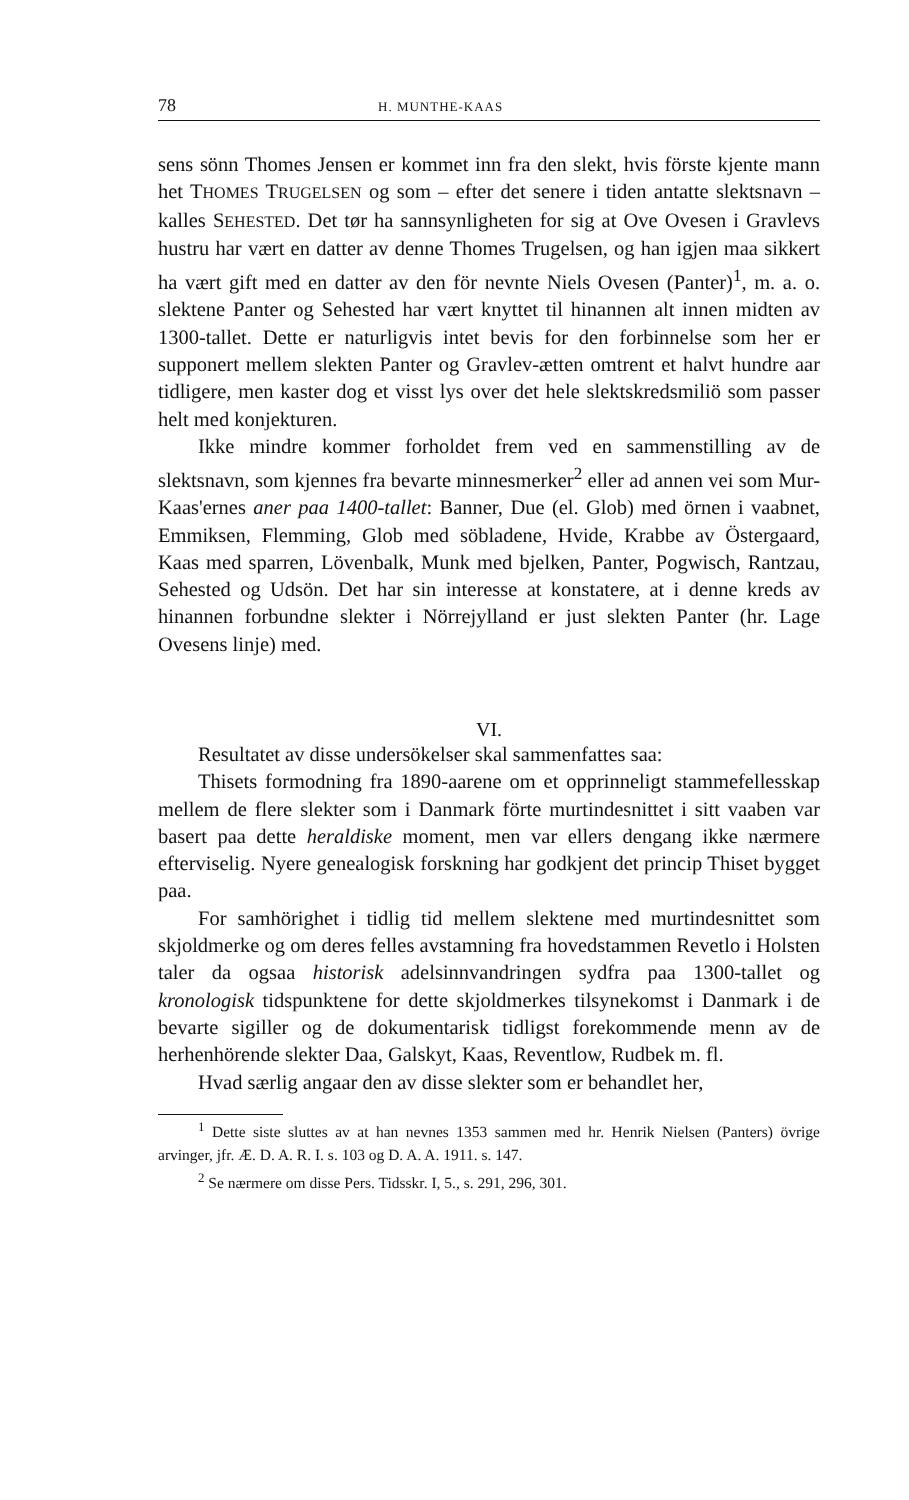78 H. MUNTHE-KAAS
sens sönn Thomes Jensen er kommet inn fra den slekt, hvis förste kjente mann het THOMES TRUGELSEN og som – efter det senere i tiden antatte slektsnavn – kalles SEHESTED. Det tør ha sannsynligheten for sig at Ove Ovesen i Gravlevs hustru har vært en datter av denne Thomes Trugelsen, og han igjen maa sikkert ha vært gift med en datter av den för nevnte Niels Ovesen (Panter)<sup>1</sup>, m. a. o. slektene Panter og Sehested har vært knyttet til hinannen alt innen midten av 1300-tallet. Dette er naturligvis intet bevis for den forbinnelse som her er supponert mellem slekten Panter og Gravlev-ætten omtrent et halvt hundre aar tidligere, men kaster dog et visst lys over det hele slektskredsmiliö som passer helt med konjekturen.
Ikke mindre kommer forholdet frem ved en sammenstilling av de slektsnavn, som kjennes fra bevarte minnesmerker<sup>2</sup> eller ad annen vei som Mur-Kaas'ernes aner paa 1400-tallet: Banner, Due (el. Glob) med örnen i vaabnet, Emmiksen, Flemming, Glob med söbladene, Hvide, Krabbe av Östergaard, Kaas med sparren, Lövenbalk, Munk med bjelken, Panter, Pogwisch, Rantzau, Sehested og Udsön. Det har sin interesse at konstatere, at i denne kreds av hinannen forbundne slekter i Nörrejylland er just slekten Panter (hr. Lage Ovesens linje) med.
VI.
Resultatet av disse undersökelser skal sammenfattes saa:
Thisets formodning fra 1890-aarene om et opprinneligt stammefellesskap mellem de flere slekter som i Danmark förte murtindesnittet i sitt vaaben var basert paa dette heraldiske moment, men var ellers dengang ikke nærmere efterviselig. Nyere genealogisk forskning har godkjent det princip Thiset bygget paa.
For samhörighet i tidlig tid mellem slektene med murtindesnittet som skjoldmerke og om deres felles avstamning fra hovedstammen Revetlo i Holsten taler da ogsaa historisk adelsinnvandringen sydfra paa 1300-tallet og kronologisk tidspunktene for dette skjoldmerkes tilsynekomst i Danmark i de bevarte sigiller og de dokumentarisk tidligst forekommende menn av de herhenhörende slekter Daa, Galskyt, Kaas, Reventlow, Rudbek m. fl.
Hvad særlig angaar den av disse slekter som er behandlet her,
<sup>1</sup> Dette siste sluttes av at han nevnes 1353 sammen med hr. Henrik Nielsen (Panters) övrige arvinger, jfr. Æ. D. A. R. I. s. 103 og D. A. A. 1911. s. 147.
<sup>2</sup> Se nærmere om disse Pers. Tidsskr. I, 5., s. 291, 296, 301.